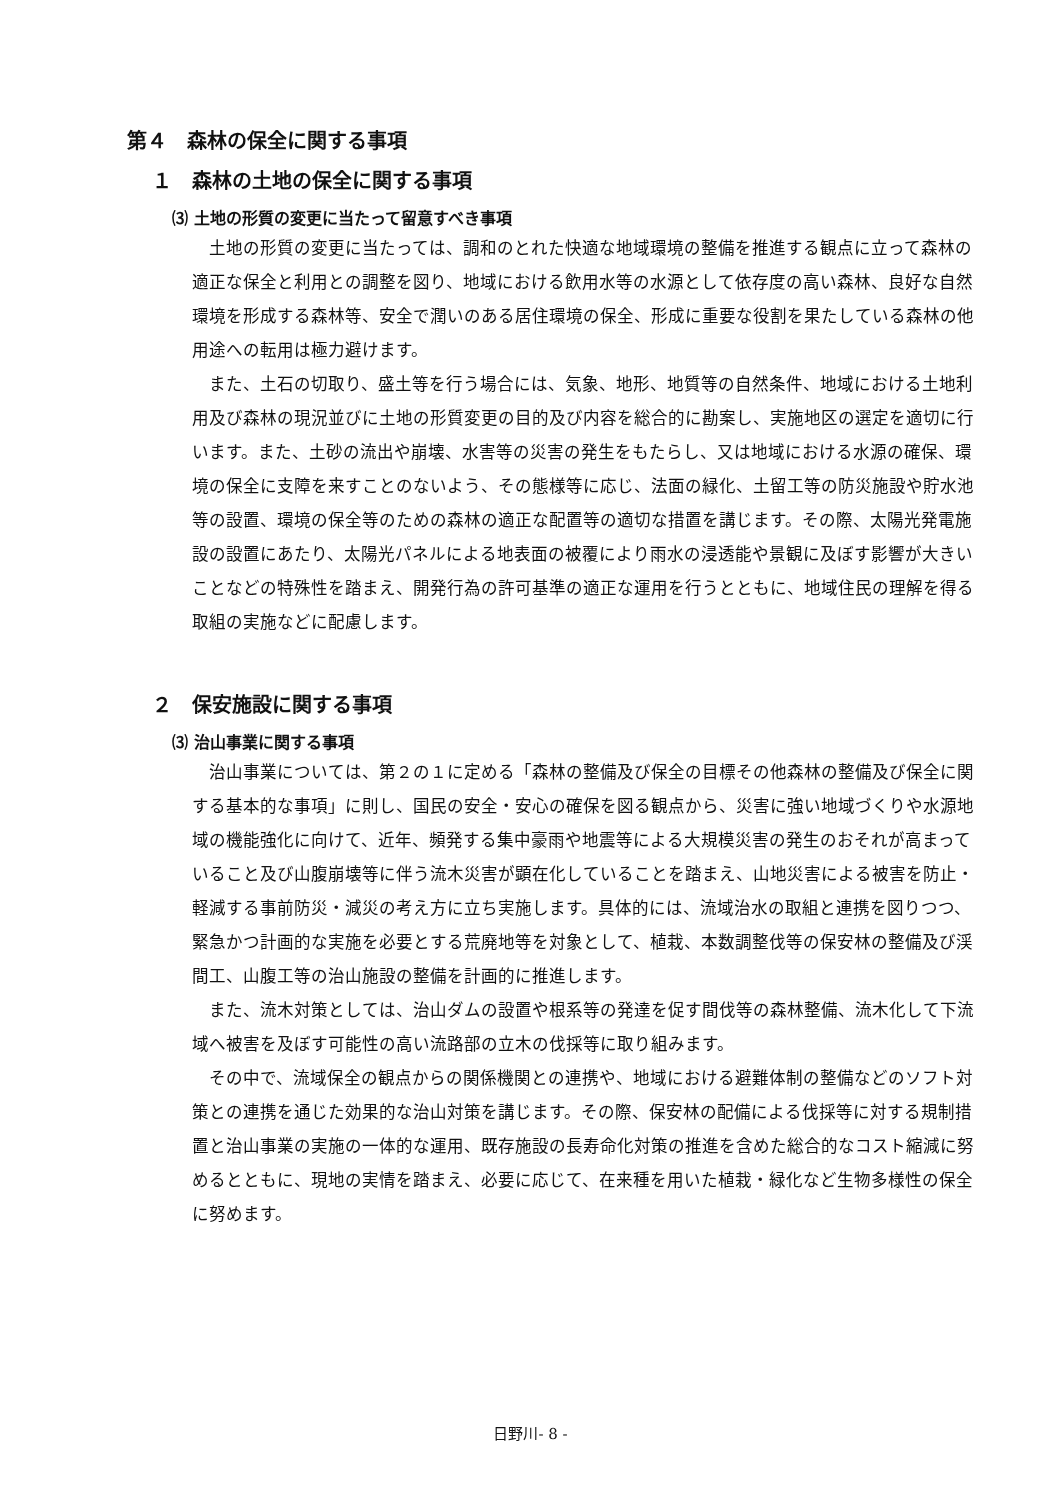第４　森林の保全に関する事項
１　森林の土地の保全に関する事項
⑶ 土地の形質の変更に当たって留意すべき事項
土地の形質の変更に当たっては、調和のとれた快適な地域環境の整備を推進する観点に立って森林の適正な保全と利用との調整を図り、地域における飲用水等の水源として依存度の高い森林、良好な自然環境を形成する森林等、安全で潤いのある居住環境の保全、形成に重要な役割を果たしている森林の他用途への転用は極力避けます。
また、土石の切取り、盛土等を行う場合には、気象、地形、地質等の自然条件、地域における土地利用及び森林の現況並びに土地の形質変更の目的及び内容を総合的に勘案し、実施地区の選定を適切に行います。また、土砂の流出や崩壊、水害等の災害の発生をもたらし、又は地域における水源の確保、環境の保全に支障を来すことのないよう、その態様等に応じ、法面の緑化、土留工等の防災施設や貯水池等の設置、環境の保全等のための森林の適正な配置等の適切な措置を講じます。その際、太陽光発電施設の設置にあたり、太陽光パネルによる地表面の被覆により雨水の浸透能や景観に及ぼす影響が大きいことなどの特殊性を踏まえ、開発行為の許可基準の適正な運用を行うとともに、地域住民の理解を得る取組の実施などに配慮します。
２　保安施設に関する事項
⑶ 治山事業に関する事項
治山事業については、第２の１に定める「森林の整備及び保全の目標その他森林の整備及び保全に関する基本的な事項」に則し、国民の安全・安心の確保を図る観点から、災害に強い地域づくりや水源地域の機能強化に向けて、近年、頻発する集中豪雨や地震等による大規模災害の発生のおそれが高まっていること及び山腹崩壊等に伴う流木災害が顕在化していることを踏まえ、山地災害による被害を防止・軽減する事前防災・減災の考え方に立ち実施します。具体的には、流域治水の取組と連携を図りつつ、緊急かつ計画的な実施を必要とする荒廃地等を対象として、植栽、本数調整伐等の保安林の整備及び渓間工、山腹工等の治山施設の整備を計画的に推進します。
また、流木対策としては、治山ダムの設置や根系等の発達を促す間伐等の森林整備、流木化して下流域へ被害を及ぼす可能性の高い流路部の立木の伐採等に取り組みます。
その中で、流域保全の観点からの関係機関との連携や、地域における避難体制の整備などのソフト対策との連携を通じた効果的な治山対策を講じます。その際、保安林の配備による伐採等に対する規制措置と治山事業の実施の一体的な運用、既存施設の長寿命化対策の推進を含めた総合的なコスト縮減に努めるとともに、現地の実情を踏まえ、必要に応じて、在来種を用いた植栽・緑化など生物多様性の保全に努めます。
日野川- 8 -